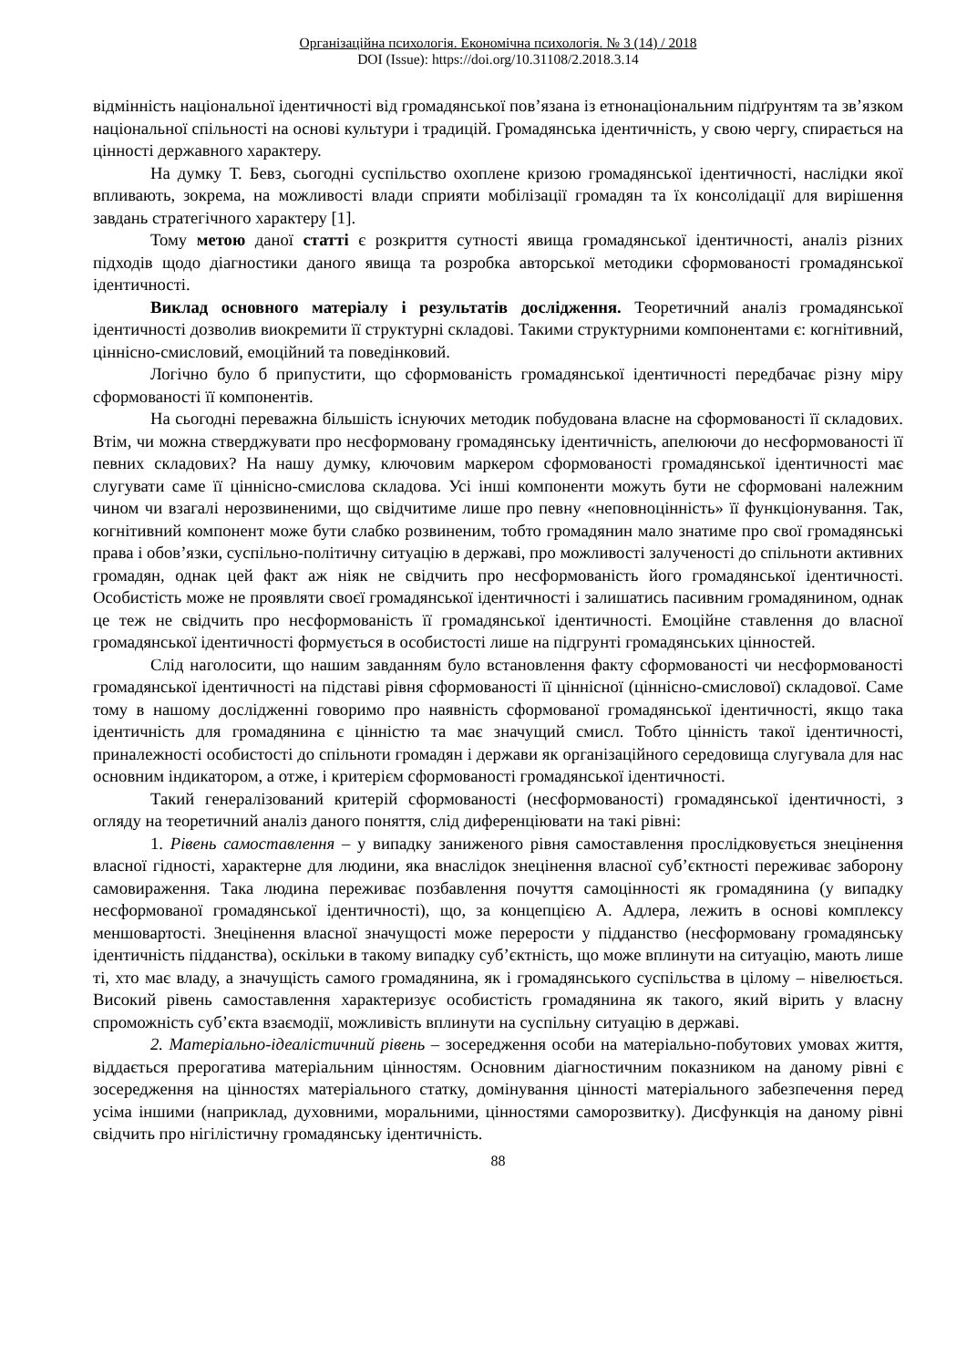Організаційна психологія. Економічна психологія. № 3 (14) / 2018
DOI (Issue): https://doi.org/10.31108/2.2018.3.14
відмінність національної ідентичності від громадянської пов’язана із етнонаціональним підґрунтям та зв’язком національної спільності на основі культури і традицій. Громадянська ідентичність, у свою чергу, спирається на цінності державного характеру.
На думку Т. Бевз, сьогодні суспільство охоплене кризою громадянської ідентичності, наслідки якої впливають, зокрема, на можливості влади сприяти мобілізації громадян та їх консолідації для вирішення завдань стратегічного характеру [1].
Тому метою даної статті є розкриття сутності явища громадянської ідентичності, аналіз різних підходів щодо діагностики даного явища та розробка авторської методики сформованості громадянської ідентичності.
Виклад основного матеріалу і результатів дослідження. Теоретичний аналіз громадянської ідентичності дозволив виокремити її структурні складові. Такими структурними компонентами є: когнітивний, ціннісно-смисловий, емоційний та поведінковий.
Логічно було б припустити, що сформованість громадянської ідентичності передбачає різну міру сформованості її компонентів.
На сьогодні переважна більшість існуючих методик побудована власне на сформованості її складових. Втім, чи можна стверджувати про несформовану громадянську ідентичність, апелюючи до несформованості її певних складових? На нашу думку, ключовим маркером сформованості громадянської ідентичності має слугувати саме її ціннісно-смислова складова. Усі інші компоненти можуть бути не сформовані належним чином чи взагалі нерозвиненими, що свідчитиме лише про певну «неповноцінність» її функціонування. Так, когнітивний компонент може бути слабко розвиненим, тобто громадянин мало знатиме про свої громадянські права і обов’язки, суспільно-політичну ситуацію в державі, про можливості залученості до спільноти активних громадян, однак цей факт аж ніяк не свідчить про несформованість його громадянської ідентичності. Особистість може не проявляти своєї громадянської ідентичності і залишатись пасивним громадянином, однак це теж не свідчить про несформованість її громадянської ідентичності. Емоційне ставлення до власної громадянської ідентичності формується в особистості лише на підгрунті громадянських цінностей.
Слід наголосити, що нашим завданням було встановлення факту сформованості чи несформованості громадянської ідентичності на підставі рівня сформованості її ціннісної (ціннісно-смислової) складової. Саме тому в нашому дослідженні говоримо про наявність сформованої громадянської ідентичності, якщо така ідентичність для громадянина є цінністю та має значущий смисл. Тобто цінність такої ідентичності, приналежності особистості до спільноти громадян і держави як організаційного середовища слугувала для нас основним індикатором, а отже, і критерієм сформованості громадянської ідентичності.
Такий генералізований критерій сформованості (несформованості) громадянської ідентичності, з огляду на теоретичний аналіз даного поняття, слід диференціювати на такі рівні:
1. Рівень самоставлення – у випадку заниженого рівня самоставлення прослідковується знецінення власної гідності, характерне для людини, яка внаслідок знецінення власної суб’єктності переживає заборону самовираження. Така людина переживає позбавлення почуття самоцінності як громадянина (у випадку несформованої громадянської ідентичності), що, за концепцією А. Адлера, лежить в основі комплексу меншовартості. Знецінення власної значущості може перерости у підданство (несформовану громадянську ідентичність підданства), оскільки в такому випадку суб’єктність, що може вплинути на ситуацію, мають лише ті, хто має владу, а значущість самого громадянина, як і громадянського суспільства в цілому – нівелюється. Високий рівень самоставлення характеризує особистість громадянина як такого, який вірить у власну спроможність суб’єкта взаємодії, можливість вплинути на суспільну ситуацію в державі.
2. Матеріально-ідеалістичний рівень – зосередження особи на матеріально-побутових умовах життя, віддається прерогатива матеріальним цінностям. Основним діагностичним показником на даному рівні є зосередження на цінностях матеріального статку, домінування цінності матеріального забезпечення перед усіма іншими (наприклад, духовними, моральними, цінностями саморозвитку). Дисфункція на даному рівні свідчить про нігілістичну громадянську ідентичність.
88